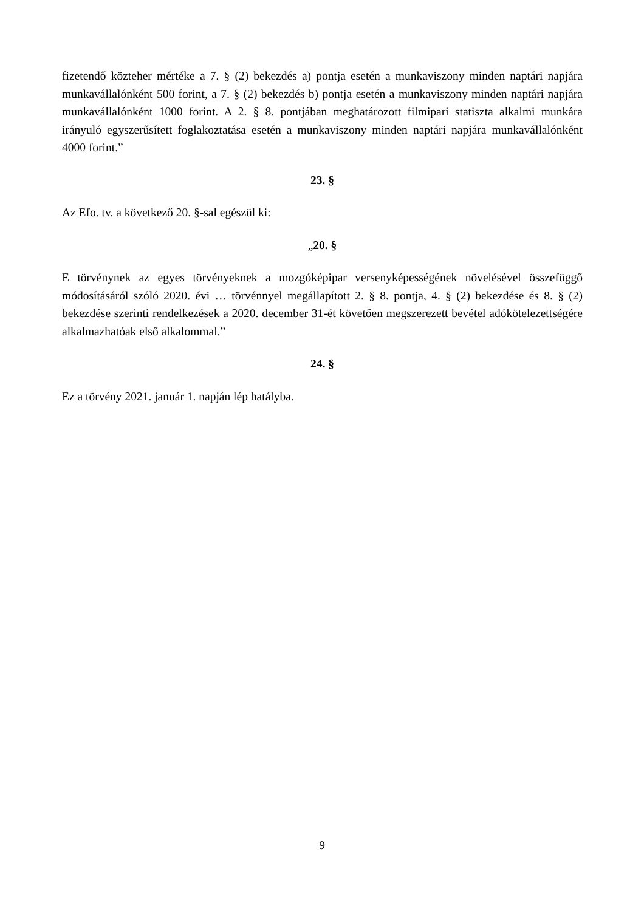fizetendő közteher mértéke a 7. § (2) bekezdés a) pontja esetén a munkaviszony minden naptári napjára munkavállalónként 500 forint, a 7. § (2) bekezdés b) pontja esetén a munkaviszony minden naptári napjára munkavállalónként 1000 forint. A 2. § 8. pontjában meghatározott filmipari statiszta alkalmi munkára irányuló egyszerűsített foglakoztatása esetén a munkaviszony minden naptári napjára munkavállalónként 4000 forint.”
23. §
Az Efo. tv. a következő 20. §-sal egészül ki:
„20. §
E törvénynek az egyes törvényeknek a mozgóképipar versenyképességének növelésével összefüggő módosításáról szóló 2020. évi … törvénnyel megállapított 2. § 8. pontja, 4. § (2) bekezdése és 8. § (2) bekezdése szerinti rendelkezések a 2020. december 31-ét követően megszerezett bevétel adókötelezettségére alkalmazhatóak első alkalommal.”
24. §
Ez a törvény 2021. január 1. napján lép hatályba.
9